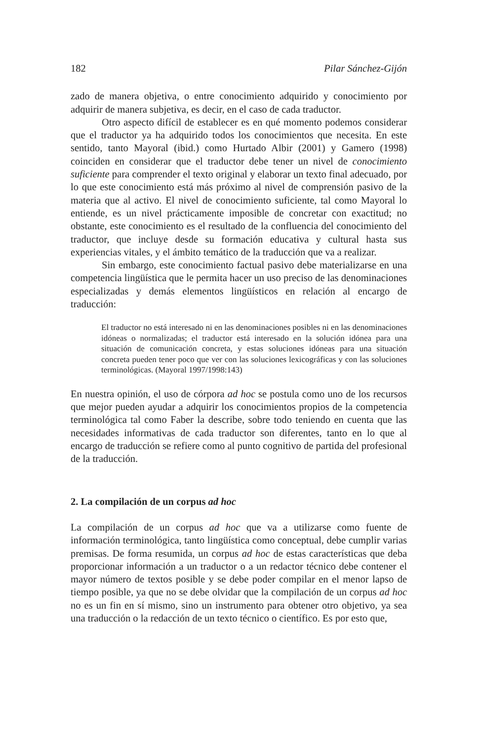182 Pilar Sánchez-Gijón
zado de manera objetiva, o entre conocimiento adquirido y conocimiento por adquirir de manera subjetiva, es decir, en el caso de cada traductor.
Otro aspecto difícil de establecer es en qué momento podemos considerar que el traductor ya ha adquirido todos los conocimientos que necesita. En este sentido, tanto Mayoral (ibid.) como Hurtado Albir (2001) y Gamero (1998) coinciden en considerar que el traductor debe tener un nivel de conocimiento suficiente para comprender el texto original y elaborar un texto final adecuado, por lo que este conocimiento está más próximo al nivel de comprensión pasivo de la materia que al activo. El nivel de conocimiento suficiente, tal como Mayoral lo entiende, es un nivel prácticamente imposible de concretar con exactitud; no obstante, este conocimiento es el resultado de la confluencia del conocimiento del traductor, que incluye desde su formación educativa y cultural hasta sus experiencias vitales, y el ámbito temático de la traducción que va a realizar.
Sin embargo, este conocimiento factual pasivo debe materializarse en una competencia lingüística que le permita hacer un uso preciso de las denominaciones especializadas y demás elementos lingüísticos en relación al encargo de traducción:
El traductor no está interesado ni en las denominaciones posibles ni en las denominaciones idóneas o normalizadas; el traductor está interesado en la solución idónea para una situación de comunicación concreta, y estas soluciones idóneas para una situación concreta pueden tener poco que ver con las soluciones lexicográficas y con las soluciones terminológicas. (Mayoral 1997/1998:143)
En nuestra opinión, el uso de córpora ad hoc se postula como uno de los recursos que mejor pueden ayudar a adquirir los conocimientos propios de la competencia terminológica tal como Faber la describe, sobre todo teniendo en cuenta que las necesidades informativas de cada traductor son diferentes, tanto en lo que al encargo de traducción se refiere como al punto cognitivo de partida del profesional de la traducción.
2. La compilación de un corpus ad hoc
La compilación de un corpus ad hoc que va a utilizarse como fuente de información terminológica, tanto lingüística como conceptual, debe cumplir varias premisas. De forma resumida, un corpus ad hoc de estas características que deba proporcionar información a un traductor o a un redactor técnico debe contener el mayor número de textos posible y se debe poder compilar en el menor lapso de tiempo posible, ya que no se debe olvidar que la compilación de un corpus ad hoc no es un fin en sí mismo, sino un instrumento para obtener otro objetivo, ya sea una traducción o la redacción de un texto técnico o científico. Es por esto que,